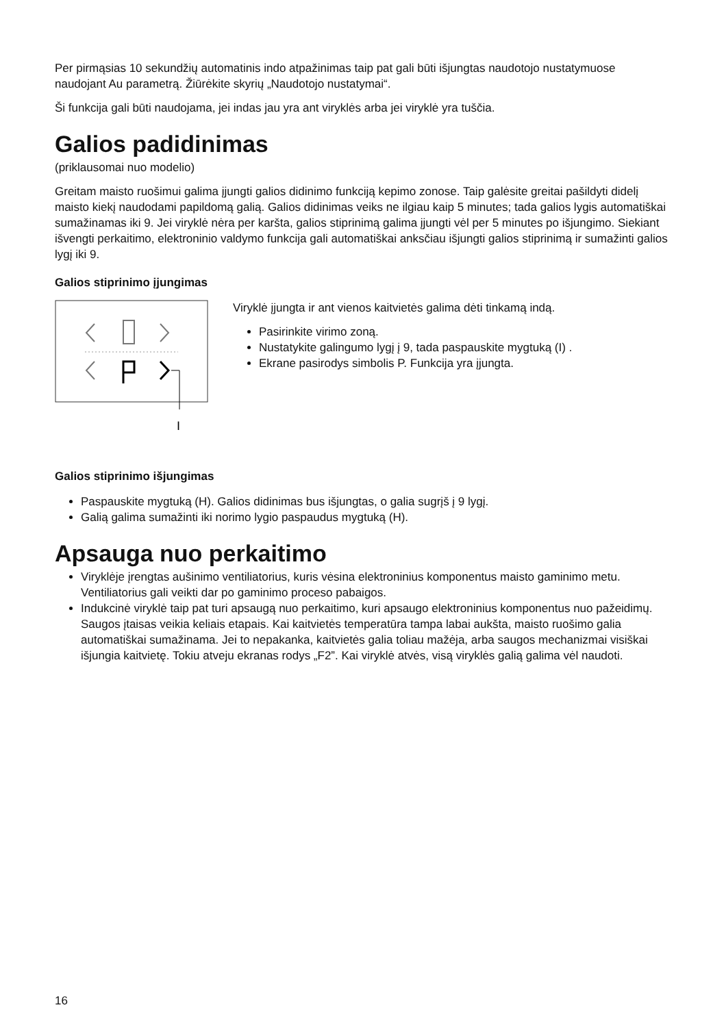Per pirmąsias 10 sekundžių automatinis indo atpažinimas taip pat gali būti išjungtas naudotojo nustatymuose naudojant Au parametrą. Žiūrėkite skyrių „Naudotojo nustatymai“.
Ši funkcija gali būti naudojama, jei indas jau yra ant viryklės arba jei viryklė yra tuščia.
Galios padidinimas
(priklausomai nuo modelio)
Greitam maisto ruošimui galima įjungti galios didinimo funkciją kepimo zonose. Taip galėsite greitai pašildyti didelį maisto kiekį naudodami papildomą galią. Galios didinimas veiks ne ilgiau kaip 5 minutes; tada galios lygis automatiškai sumažinamas iki 9. Jei viryklė nėra per karšta, galios stiprinimą galima įjungti vėl per 5 minutes po išjungimo. Siekiant išvengti perkaitimo, elektroninio valdymo funkcija gali automatiškai anksčiau išjungti galios stiprinimą ir sumažinti galios lygį iki 9.
Galios stiprinimo įjungimas
I
Viryklė įjungta ir ant vienos kaitvietės galima dėti tinkamą indą.
Pasirinkite virimo zoną.
Nustatykite galingumo lygį į 9, tada paspauskite mygtuką (I) .
Ekrane pasirodys simbolis P. Funkcija yra įjungta.
Galios stiprinimo išjungimas
Paspauskite mygtuką (H). Galios didinimas bus išjungtas, o galia sugrįš į 9 lygį.
Galią galima sumažinti iki norimo lygio paspaudus mygtuką (H).
Apsauga nuo perkaitimo
Viryklėje įrengtas aušinimo ventiliatorius, kuris vėsina elektroninius komponentus maisto gaminimo metu. Ventiliatorius gali veikti dar po gaminimo proceso pabaigos.
Indukcinė viryklė taip pat turi apsaugą nuo perkaitimo, kuri apsaugo elektroninius komponentus nuo pažeidimų. Saugos įtaisas veikia keliais etapais. Kai kaitvietės temperatūra tampa labai aukšta, maisto ruošimo galia automatiškai sumažinama. Jei to nepakanka, kaitvietės galia toliau mažėja, arba saugos mechanizmai visiškai išjungia kaitvietę. Tokiu atveju ekranas rodys „F2”. Kai viryklė atvės, visą viryklės galią galima vėl naudoti.
16